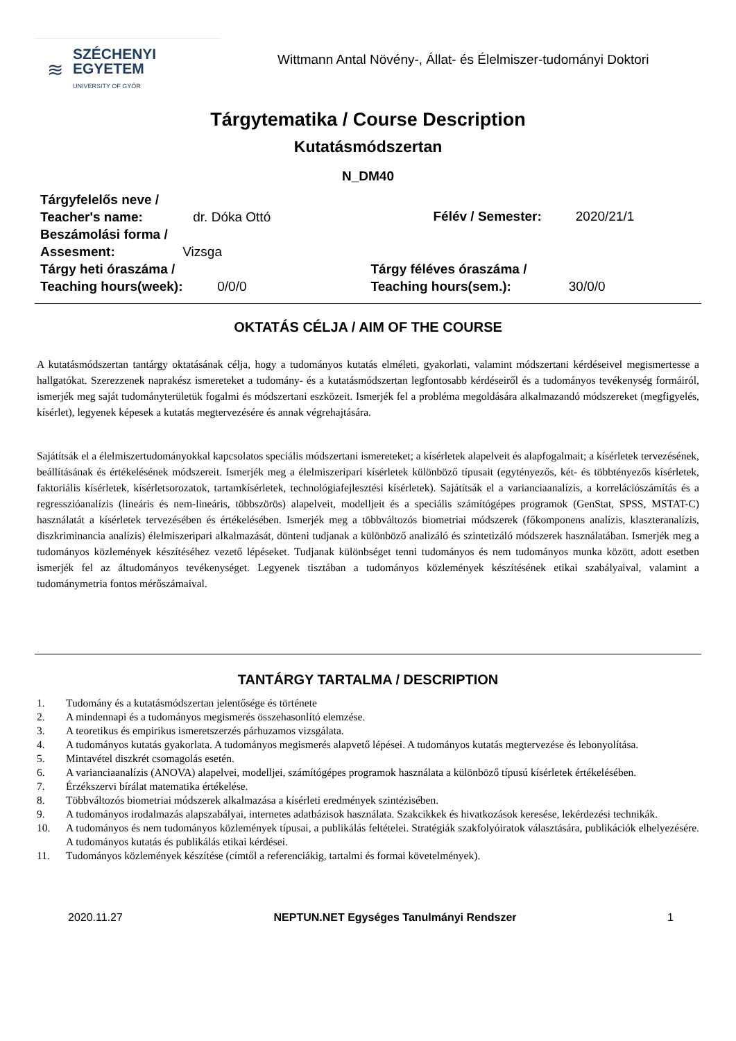≋
SZÉCHENYI
EGYETEM
UNIVERSITY OF GYŐR
Wittmann Antal Növény-, Állat- és Élelmiszer-tudományi Doktori
Tárgytematika / Course Description
Kutatásmódszertan
N_DM40
Tárgyfelelős neve /
Teacher's name: dr. Dóka Ottó
Félév / Semester: 2020/21/1
Beszámolási forma /
Assesment: Vizsga
Tárgy heti óraszáma /
Teaching hours(week): 0/0/0
Tárgy féléves óraszáma /
Teaching hours(sem.): 30/0/0
OKTATÁS CÉLJA / AIM OF THE COURSE
A kutatásmódszertan tantárgy oktatásának célja, hogy a tudományos kutatás elméleti, gyakorlati, valamint módszertani kérdéseivel megismertesse a hallgatókat. Szerezzenek naprakész ismereteket a tudomány- és a kutatásmódszertan legfontosabb kérdéseiről és a tudományos tevékenység formáiról, ismerjék meg saját tudományterületük fogalmi és módszertani eszközeit. Ismerjék fel a probléma megoldására alkalmazandó módszereket (megfigyelés, kísérlet), legyenek képesek a kutatás megtervezésére és annak végrehajtására.
Sajátítsák el a élelmiszertudományokkal kapcsolatos speciális módszertani ismereteket; a kísérletek alapelveit és alapfogalmait; a kísérletek tervezésének, beállításának és értékelésének módszereit. Ismerjék meg a élelmiszeripari kísérletek különböző típusait (egytényezős, két- és többtényezős kísérletek, faktoriális kísérletek, kísérletsorozatok, tartamkísérletek, technológiafejlesztési kísérletek). Sajátítsák el a varianciaanalízis, a korrelációszámítás és a regresszióanalízis (lineáris és nem-lineáris, többszörös) alapelveit, modelljeit és a speciális számítógépes programok (GenStat, SPSS, MSTAT-C) használatát a kísérletek tervezésében és értékelésében. Ismerjék meg a többváltozós biometriai módszerek (főkomponens analízis, klaszteranalízis, diszkriminancia analízis) élelmiszeripari alkalmazását, dönteni tudjanak a különböző analizáló és szintetizáló módszerek használatában. Ismerjék meg a tudományos közlemények készítéséhez vezető lépéseket. Tudjanak különbséget tenni tudományos és nem tudományos munka között, adott esetben ismerjék fel az áltudományos tevékenységet. Legyenek tisztában a tudományos közlemények készítésének etikai szabályaival, valamint a tudománymetria fontos mérőszámaival.
TANTÁRGY TARTALMA / DESCRIPTION
1. Tudomány és a kutatásmódszertan jelentősége és története
2. A mindennapi és a tudományos megismerés összehasonlító elemzése.
3. A teoretikus és empirikus ismeretszerzés párhuzamos vizsgálata.
4. A tudományos kutatás gyakorlata. A tudományos megismerés alapvető lépései. A tudományos kutatás megtervezése és lebonyolítása.
5. Mintavétel diszkrét csomagolás esetén.
6. A varianciaanalízis (ANOVA) alapelvei, modelljei, számítógépes programok használata a különböző típusú kísérletek értékelésében.
7. Érzékszervi bírálat matematika értékelése.
8. Többváltozós biometriai módszerek alkalmazása a kísérleti eredmények szintézisében.
9. A tudományos irodalmazás alapszabályai, internetes adatbázisok használata. Szakcikkek és hivatkozások keresése, lekérdezési technikák.
10. A tudományos és nem tudományos közlemények típusai, a publikálás feltételei. Stratégiák szakfolyóiratok választására, publikációk elhelyezésére. A tudományos kutatás és publikálás etikai kérdései.
11. Tudományos közlemények készítése (címtől a referenciákig, tartalmi és formai követelmények).
2020.11.27 NEPTUN.NET Egységes Tanulmányi Rendszer 1